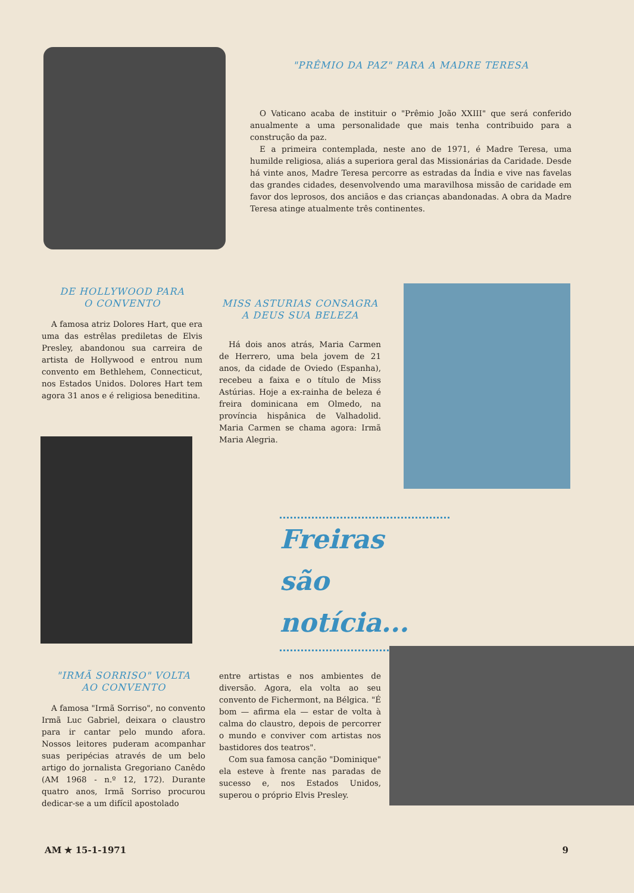"PRÊMIO DA PAZ" PARA A MADRE TERESA
O Vaticano acaba de instituir o "Prêmio João XXIII" que será conferido anualmente a uma personalidade que mais tenha contribuido para a construção da paz.
E a primeira contemplada, neste ano de 1971, é Madre Teresa, uma humilde religiosa, aliás a superiora geral das Missionárias da Caridade. Desde há vinte anos, Madre Teresa percorre as estradas da Índia e vive nas favelas das grandes cidades, desenvolvendo uma maravilhosa missão de caridade em favor dos leprosos, dos anciãos e das crianças abandonadas. A obra da Madre Teresa atinge atualmente três continentes.
DE HOLLYWOOD PARA
O CONVENTO
A famosa atriz Dolores Hart, que era uma das estrêlas prediletas de Elvis Presley, abandonou sua carreira de artista de Hollywood e entrou num convento em Bethlehem, Connecticut, nos Estados Unidos. Dolores Hart tem agora 31 anos e é religiosa beneditina.
MISS ASTURIAS CONSAGRA
A DEUS SUA BELEZA
Há dois anos atrás, Maria Carmen de Herrero, uma bela jovem de 21 anos, da cidade de Oviedo (Espanha), recebeu a faixa e o título de Miss Astúrias. Hoje a ex-rainha de beleza é freira dominicana em Olmedo, na província hispânica de Valhadolid. Maria Carmen se chama agora: Irmã Maria Alegria.
Freiras
são notícia...
"IRMÃ SORRISO" VOLTA
AO CONVENTO
A famosa "Irmã Sorriso", no convento Irmã Luc Gabriel, deixara o claustro para ir cantar pelo mundo afora. Nossos leitores puderam acompanhar suas peripécias através de um belo artigo do jornalista Gregoriano Canêdo (AM 1968 - n.º 12, 172). Durante quatro anos, Irmã Sorriso procurou dedicar-se a um difícil apostolado
entre artistas e nos ambientes de diversão. Agora, ela volta ao seu convento de Fichermont, na Bélgica. "É bom — afirma ela — estar de volta à calma do claustro, depois de percorrer o mundo e conviver com artistas nos bastidores dos teatros".
Com sua famosa canção "Dominique" ela esteve à frente nas paradas de sucesso e, nos Estados Unidos, superou o próprio Elvis Presley.
AM ★ 15-1-1971 9